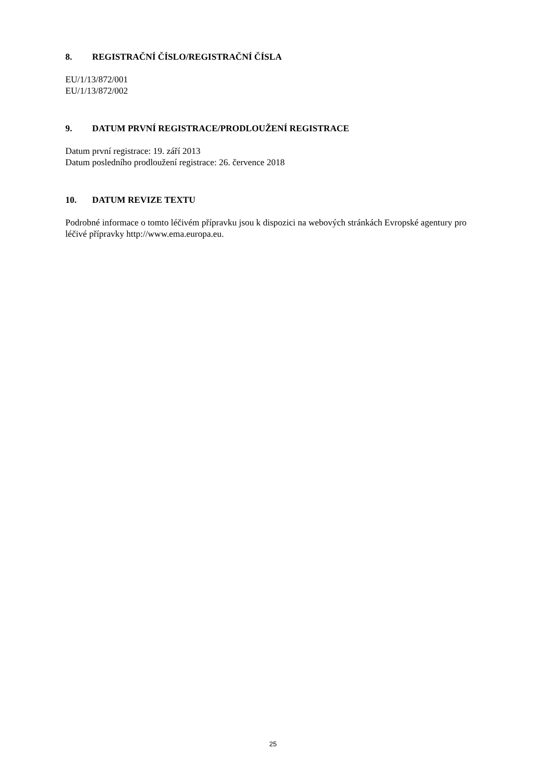8. REGISTRAČNÍ ČÍSLO/REGISTRAČNÍ ČÍSLA
EU/1/13/872/001
EU/1/13/872/002
9. DATUM PRVNÍ REGISTRACE/PRODLOUŽENÍ REGISTRACE
Datum první registrace: 19. září 2013
Datum posledního prodloužení registrace: 26. července 2018
10. DATUM REVIZE TEXTU
Podrobné informace o tomto léčivém přípravku jsou k dispozici na webových stránkách Evropské agentury pro léčivé přípravky http://www.ema.europa.eu.
25